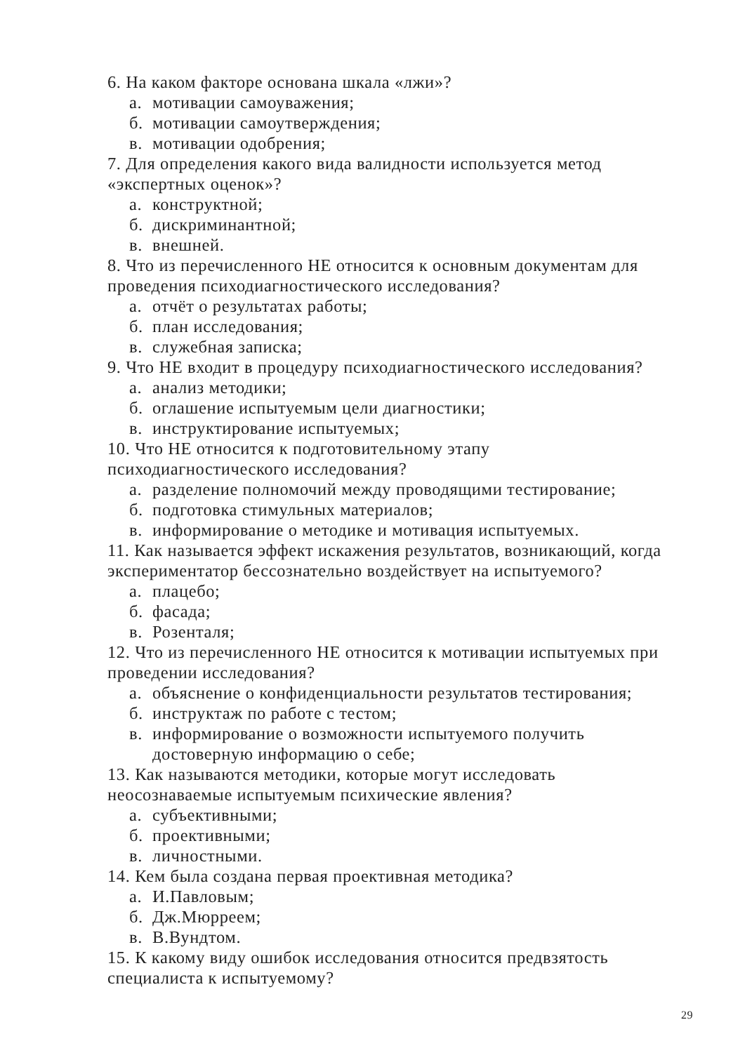6. На каком факторе основана шкала «лжи»?
а. мотивации самоуважения;
б. мотивации самоутверждения;
в. мотивации одобрения;
7. Для определения какого вида валидности используется метод «экспертных оценок»?
а. конструктной;
б. дискриминантной;
в. внешней.
8. Что из перечисленного НЕ относится к основным документам для проведения психодиагностического исследования?
а. отчёт о результатах работы;
б. план исследования;
в. служебная записка;
9. Что НЕ входит в процедуру психодиагностического исследования?
а. анализ методики;
б. оглашение испытуемым цели диагностики;
в. инструктирование испытуемых;
10. Что НЕ относится к подготовительному этапу
психодиагностического исследования?
а. разделение полномочий между проводящими тестирование;
б. подготовка стимульных материалов;
в. информирование о методике и мотивация испытуемых.
11. Как называется эффект искажения результатов, возникающий, когда экспериментатор бессознательно воздействует на испытуемого?
а. плацебо;
б. фасада;
в. Розенталя;
12. Что из перечисленного НЕ относится к мотивации испытуемых при проведении исследования?
а. объяснение о конфиденциальности результатов тестирования;
б. инструктаж по работе с тестом;
в. информирование о возможности испытуемого получить
достоверную информацию о себе;
13. Как называются методики, которые могут исследовать
неосознаваемые испытуемым психические явления?
а. субъективными;
б. проективными;
в. личностными.
14. Кем была создана первая проективная методика?
а. И.Павловым;
б. Дж.Мюрреем;
в. В.Вундтом.
15. К какому виду ошибок исследования относится предвзятость
специалиста к испытуемому?
29